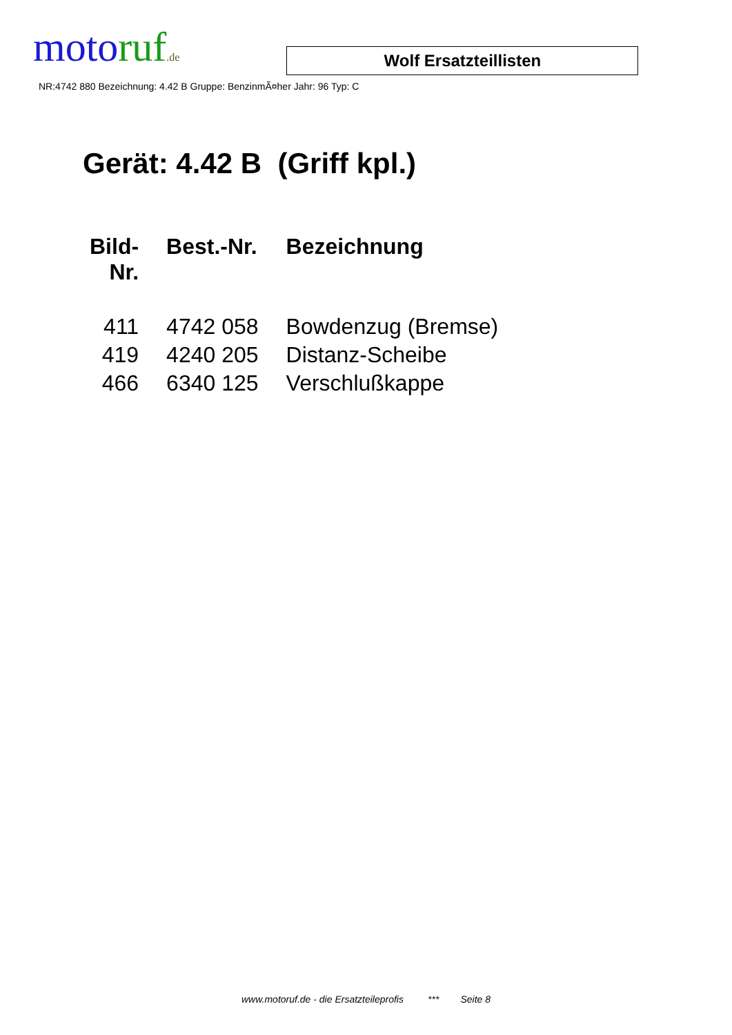moto ruf.de
Wolf Ersatzteillisten
NR:4742 880 Bezeichnung: 4.42 B Gruppe: BenzinmÃ¤her Jahr: 96 Typ: C
Gerät: 4.42 B (Griff kpl.)
| Bild- Nr. | Best.-Nr. | Bezeichnung |
| --- | --- | --- |
| 411 | 4742 058 | Bowdenzug (Bremse) |
| 419 | 4240 205 | Distanz-Scheibe |
| 466 | 6340 125 | Verschlußkappe |
www.motoruf.de - die Ersatzteileprofis *** Seite 8